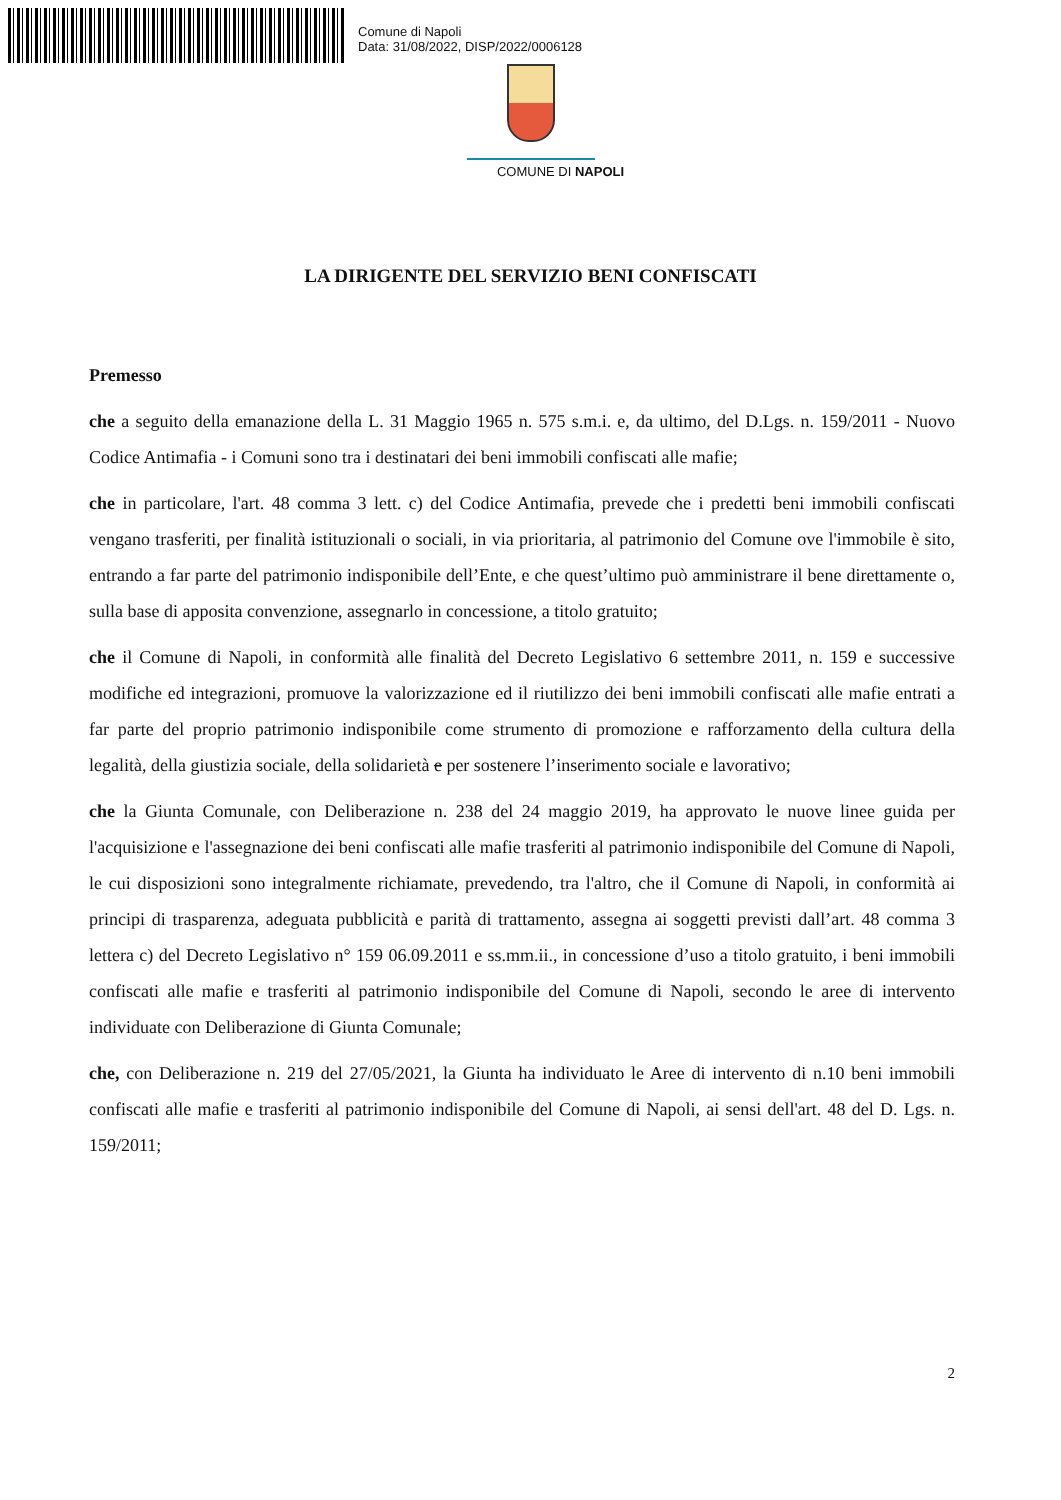Comune di Napoli
Data: 31/08/2022, DISP/2022/0006128
COMUNE DI NAPOLI
LA DIRIGENTE DEL SERVIZIO BENI CONFISCATI
Premesso
che a seguito della emanazione della L. 31 Maggio 1965 n. 575 s.m.i. e, da ultimo, del D.Lgs. n. 159/2011 - Nuovo Codice Antimafia - i Comuni sono tra i destinatari dei beni immobili confiscati alle mafie;
che in particolare, l'art. 48 comma 3 lett. c) del Codice Antimafia, prevede che i predetti beni immobili confiscati vengano trasferiti, per finalità istituzionali o sociali, in via prioritaria, al patrimonio del Comune ove l'immobile è sito, entrando a far parte del patrimonio indisponibile dell’Ente, e che quest’ultimo può amministrare il bene direttamente o, sulla base di apposita convenzione, assegnarlo in concessione, a titolo gratuito;
che il Comune di Napoli, in conformità alle finalità del Decreto Legislativo 6 settembre 2011, n. 159 e successive modifiche ed integrazioni, promuove la valorizzazione ed il riutilizzo dei beni immobili confiscati alle mafie entrati a far parte del proprio patrimonio indisponibile come strumento di promozione e rafforzamento della cultura della legalità, della giustizia sociale, della solidarietà e per sostenere l’inserimento sociale e lavorativo;
che la Giunta Comunale, con Deliberazione n. 238 del 24 maggio 2019, ha approvato le nuove linee guida per l'acquisizione e l'assegnazione dei beni confiscati alle mafie trasferiti al patrimonio indisponibile del Comune di Napoli, le cui disposizioni sono integralmente richiamate, prevedendo, tra l'altro, che il Comune di Napoli, in conformità ai principi di trasparenza, adeguata pubblicità e parità di trattamento, assegna ai soggetti previsti dall’art. 48 comma 3 lettera c) del Decreto Legislativo n° 159 06.09.2011 e ss.mm.ii., in concessione d’uso a titolo gratuito, i beni immobili confiscati alle mafie e trasferiti al patrimonio indisponibile del Comune di Napoli, secondo le aree di intervento individuate con Deliberazione di Giunta Comunale;
che, con Deliberazione n. 219 del 27/05/2021, la Giunta ha individuato le Aree di intervento di n.10 beni immobili confiscati alle mafie e trasferiti al patrimonio indisponibile del Comune di Napoli, ai sensi dell'art. 48 del D. Lgs. n. 159/2011;
2